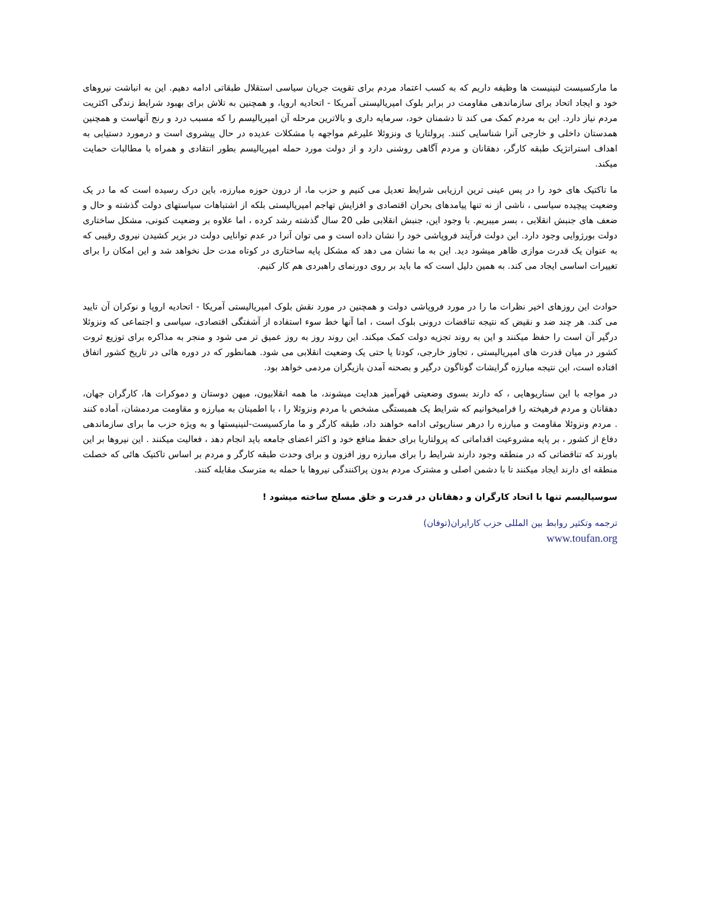ما مارکسیست لنینیست ها وظیفه داریم که به کسب اعتماد مردم برای تقویت جریان سیاسی استقلال طبقاتی ادامه دهیم. این به انباشت نیروهای خود و ایجاد اتحاد برای سازماندهی مقاومت در برابر بلوک امپریالیستی آمریکا - اتحادیه اروپا، و همچنین به تلاش برای بهبود شرایط زندگی اکثریت مردم نیاز دارد. این به مردم کمک می کند تا دشمنان خود، سرمایه داری و بالاترین مرحله آن امپریالیسم را که مسبب درد و رنج آنهاست و همچنین همدستان داخلی و خارجی آنرا شناسایی کنند. پرولتاریا ی ونزوئلا علیرغم مواجهه با مشکلات عدیده در حال پیشروی است و درمورد دستیابی به اهداف استراتژیک طبقه کارگر، دهقانان و مردم آگاهی روشنی دارد و از دولت مورد حمله امپریالیسم بطور انتقادی و همراه با مطالبات حمایت میکند.
ما تاکتیک های خود را در پس عینی ترین ارزیابی شرایط تعدیل می کنیم و حزب ما، از درون حوزه مبارزه، باین درک رسیده است که ما در یک وضعیت پیچیده سیاسی ، ناشی از نه تنها پیامدهای بحران اقتصادی و افزایش تهاجم امپریالیستی بلکه از اشتباهات سیاستهای دولت گذشته و حال و ضعف های جنبش انقلابی ، بسر میبریم. با وجود این، جنبش انقلابی طی 20 سال گذشته رشد کرده ، اما علاوه بر وضعیت کنونی، مشکل ساختاری دولت بورژوایی وجود دارد. این دولت فرآیند فروپاشی خود را نشان داده است و می توان آنرا در عدم توانایی دولت در بزیر کشیدن نیروی رقیبی که به عنوان یک قدرت موازی ظاهر میشود دید. این به ما نشان می دهد که مشکل پایه ساختاری در کوتاه مدت حل نخواهد شد و این امکان را برای تغییرات اساسی ایجاد می کند. به همین دلیل است که ما باید بر روی دورنمای راهبردی هم کار کنیم.
حوادث این روزهای اخیر نظرات ما را در مورد فروپاشی دولت و همچنین در مورد نقش بلوک امپریالیستی آمریکا - اتحادیه اروپا و نوکران آن تایید می کند. هر چند ضد و نقیض که نتیجه تناقضات درونی بلوک است ، اما آنها خط سوء استفاده از آشفتگی اقتصادی، سیاسی و اجتماعی که ونزوئلا درگیر آن است را حفظ میکنند و این به روند تجزیه دولت کمک میکند. این روند روز به روز عمیق تر می شود و منجر به مذاکره برای توزیع ثروت کشور در میان قدرت های امپریالیستی ، تجاوز خارجی، کودتا یا حتی یک وضعیت انقلابی می شود. همانطور که در دوره هائی در تاریخ کشور اتفاق افتاده است، این نتیجه مبارزه گرایشات گوناگون درگیر و بصحنه آمدن بازیگران مردمی خواهد بود.
در مواجه با این سناریوهایی ، که دارند بسوی وضعیتی قهرآمیز هدایت میشوند، ما همه انقلابیون، میهن دوستان و دموکرات ها، کارگران جهان، دهقانان و مردم فرهیخته را فرامیخوانیم که شرایط یک همبستگی مشخص با مردم ونزوئلا را ، با اطمینان به مبارزه و مقاومت مردمشان، آماده کنند . مردم ونزوئلا مقاومت و مبارزه را درهر سناریوئی ادامه خواهند داد، طبقه کارگر و ما مارکسیست-لنینیستها و به ویژه حزب ما برای سازماندهی دفاع از کشور ، بر پایه مشروعیت اقداماتی که پرولتاریا برای حفظ منافع خود و اکثر اعضای جامعه باید انجام دهد ، فعالیت میکنند . این نیروها بر این باورند که تناقضاتی که در منطقه وجود دارند شرایط را برای مبارزه روز افزون و برای وحدت طبقه کارگر و مردم بر اساس تاکتیک هائی که خصلت منطقه ای دارند ایجاد میکنند تا با دشمن اصلی و مشترک مردم بدون پراکنندگی نیروها با حمله به مترسک مقابله کنند.
سوسیالیسم تنها با اتحاد کارگران و دهقانان در قدرت و خلق مسلح ساخته میشود !
ترجمه وتکثیر روابط بین المللی حزب کارایران(توفان)
www.toufan.org